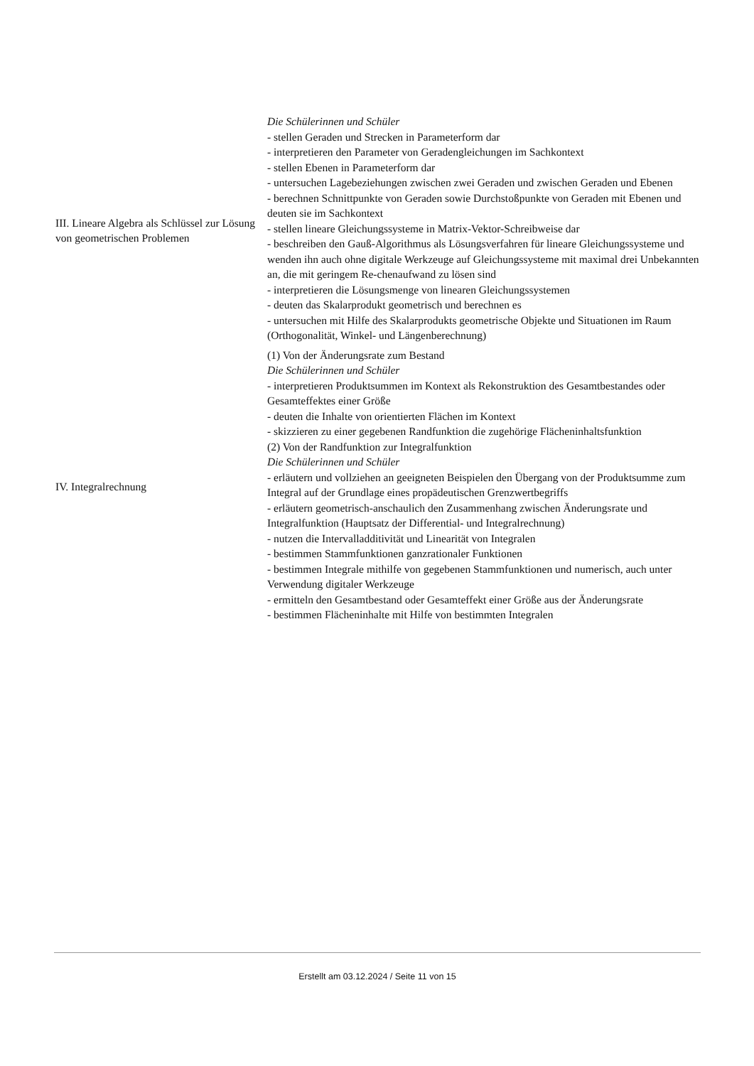| III. Lineare Algebra als Schlüssel zur Lösung von geometrischen Problemen | Die Schülerinnen und Schüler - stellen Geraden und Strecken in Parameterform dar - interpretieren den Parameter von Geradengleichungen im Sachkontext - stellen Ebenen in Parameterform dar - untersuchen Lagebeziehungen zwischen zwei Geraden und zwischen Geraden und Ebenen - berechnen Schnittpunkte von Geraden sowie Durchstoßpunkte von Geraden mit Ebenen und deuten sie im Sachkontext - stellen lineare Gleichungssysteme in Matrix-Vektor-Schreibweise dar - beschreiben den Gauß-Algorithmus als Lösungsverfahren für lineare Gleichungssysteme und wenden ihn auch ohne digitale Werkzeuge auf Gleichungssysteme mit maximal drei Unbekannten an, die mit geringem Re-chenaufwand zu lösen sind - interpretieren die Lösungsmenge von linearen Gleichungssystemen - deuten das Skalarprodukt geometrisch und berechnen es - untersuchen mit Hilfe des Skalarprodukts geometrische Objekte und Situationen im Raum (Orthogonalität, Winkel- und Längenberechnung) |
| IV. Integralrechnung | (1) Von der Änderungsrate zum Bestand Die Schülerinnen und Schüler - interpretieren Produktsummen im Kontext als Rekonstruktion des Gesamtbestandes oder Gesamteffektes einer Größe - deuten die Inhalte von orientierten Flächen im Kontext - skizzieren zu einer gegebenen Randfunktion die zugehörige Flächeninhaltsfunktion (2) Von der Randfunktion zur Integralfunktion Die Schülerinnen und Schüler - erläutern und vollziehen an geeigneten Beispielen den Übergang von der Produktsumme zum Integral auf der Grundlage eines propädeutischen Grenzwertbegriffs - erläutern geometrisch-anschaulich den Zusammenhang zwischen Änderungsrate und Integralfunktion (Hauptsatz der Differential- und Integralrechnung) - nutzen die Intervalladditivität und Linearität von Integralen - bestimmen Stammfunktionen ganzrationaler Funktionen - bestimmen Integrale mithilfe von gegebenen Stammfunktionen und numerisch, auch unter Verwendung digitaler Werkzeuge - ermitteln den Gesamtbestand oder Gesamteffekt einer Größe aus der Änderungsrate - bestimmen Flächeninhalte mit Hilfe von bestimmten Integralen |
Erstellt am 03.12.2024 / Seite 11 von 15